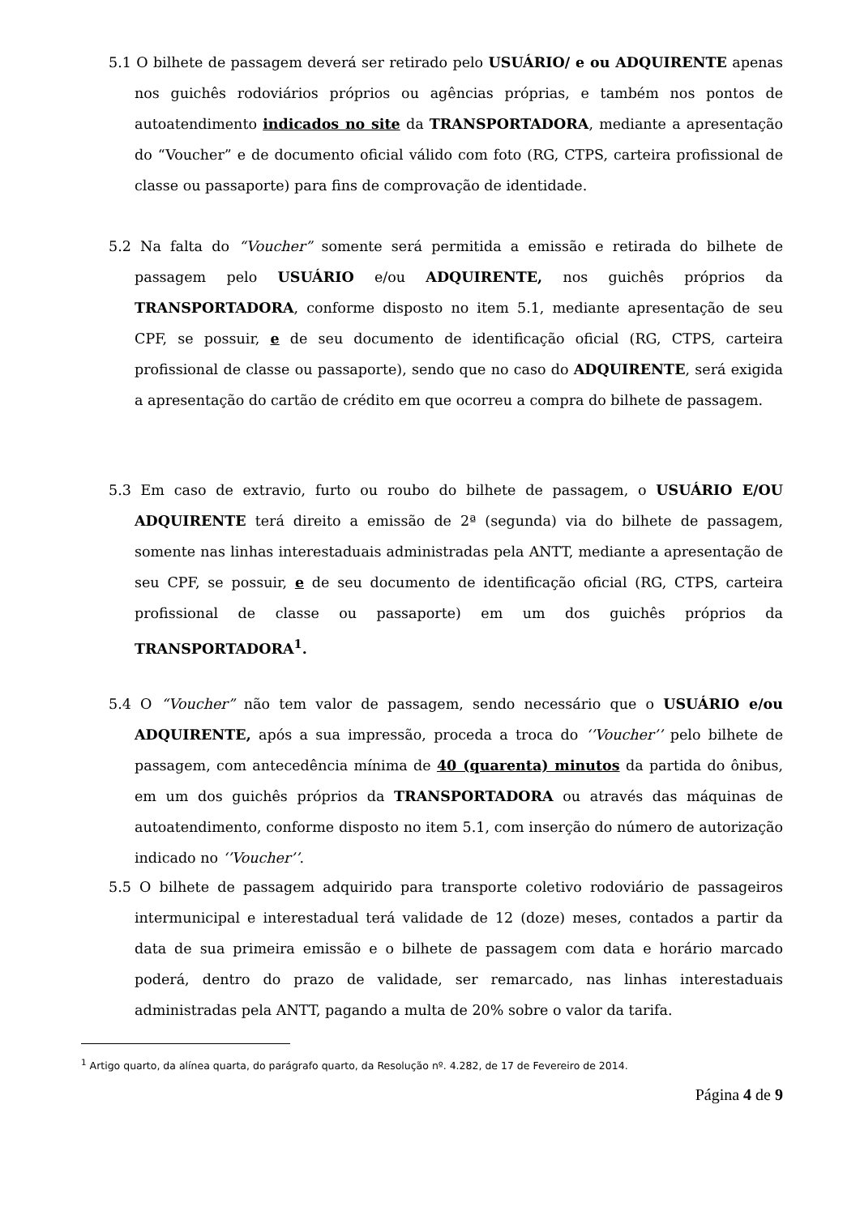5.1 O bilhete de passagem deverá ser retirado pelo USUÁRIO/ e ou ADQUIRENTE apenas nos guichês rodoviários próprios ou agências próprias, e também nos pontos de autoatendimento indicados no site da TRANSPORTADORA, mediante a apresentação do “Voucher” e de documento oficial válido com foto (RG, CTPS, carteira profissional de classe ou passaporte) para fins de comprovação de identidade.
5.2 Na falta do “Voucher” somente será permitida a emissão e retirada do bilhete de passagem pelo USUÁRIO e/ou ADQUIRENTE, nos guichês próprios da TRANSPORTADORA, conforme disposto no item 5.1, mediante apresentação de seu CPF, se possuir, e de seu documento de identificação oficial (RG, CTPS, carteira profissional de classe ou passaporte), sendo que no caso do ADQUIRENTE, será exigida a apresentação do cartão de crédito em que ocorreu a compra do bilhete de passagem.
5.3 Em caso de extravio, furto ou roubo do bilhete de passagem, o USUÁRIO E/OU ADQUIRENTE terá direito a emissão de 2ª (segunda) via do bilhete de passagem, somente nas linhas interestaduais administradas pela ANTT, mediante a apresentação de seu CPF, se possuir, e de seu documento de identificação oficial (RG, CTPS, carteira profissional de classe ou passaporte) em um dos guichês próprios da TRANSPORTADORA<sup>1</sup>.
5.4 O “Voucher” não tem valor de passagem, sendo necessário que o USUÁRIO e/ou ADQUIRENTE, após a sua impressão, proceda a troca do ‘’Voucher’’ pelo bilhete de passagem, com antecedência mínima de 40 (quarenta) minutos da partida do ônibus, em um dos guichês próprios da TRANSPORTADORA ou através das máquinas de autoatendimento, conforme disposto no item 5.1, com inserção do número de autorização indicado no ‘’Voucher’’.
5.5 O bilhete de passagem adquirido para transporte coletivo rodoviário de passageiros intermunicipal e interestadual terá validade de 12 (doze) meses, contados a partir da data de sua primeira emissão e o bilhete de passagem com data e horário marcado poderá, dentro do prazo de validade, ser remarcado, nas linhas interestaduais administradas pela ANTT, pagando a multa de 20% sobre o valor da tarifa.
<sup>1</sup> Artigo quarto, da alínea quarta, do parágrafo quarto, da Resolução nº. 4.282, de 17 de Fevereiro de 2014.
Página 4 de 9